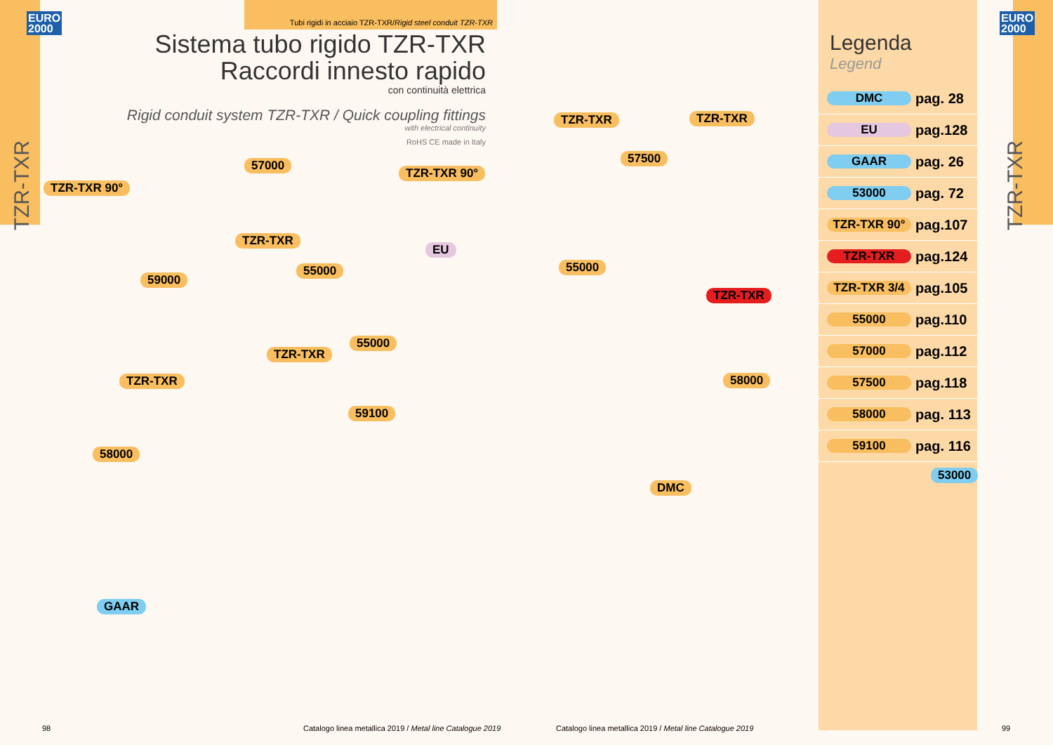EURO
2000
EURO
2000
TZR-TXR
TZR-TXR
Tubi rigidi in acciaio TZR-TXR/Rigid steel conduit TZR-TXR
Sistema tubo rigido TZR-TXR
Raccordi innesto rapido
con continuità elettrica
Rigid conduit system TZR-TXR / Quick coupling fittings
with electrical continuity
RoHS CE made in Italy
TZR-TXR 90°
57000
TZR-TXR 90°
TZR-TXR
59000
55000
EU
TZR-TXR TZR-TXR
57500
55000
TZR-TXR
55000
TZR-TXR
TZR-TXR 58000
59100
58000
DMC
GAAR
Legenda
Legend
DMC pag. 28
EU pag.128
GAAR pag. 26
53000 pag. 72
TZR-TXR 90° pag.107
TZR-TXR pag.124
TZR-TXR 3/4 pag.105
55000 pag.110
57000 pag.112
57500 pag.118
58000 pag. 113
59100 pag. 116
53000
98
Catalogo linea metallica 2019 / Metal line Catalogue 2019
Catalogo linea metallica 2019 / Metal line Catalogue 2019
99